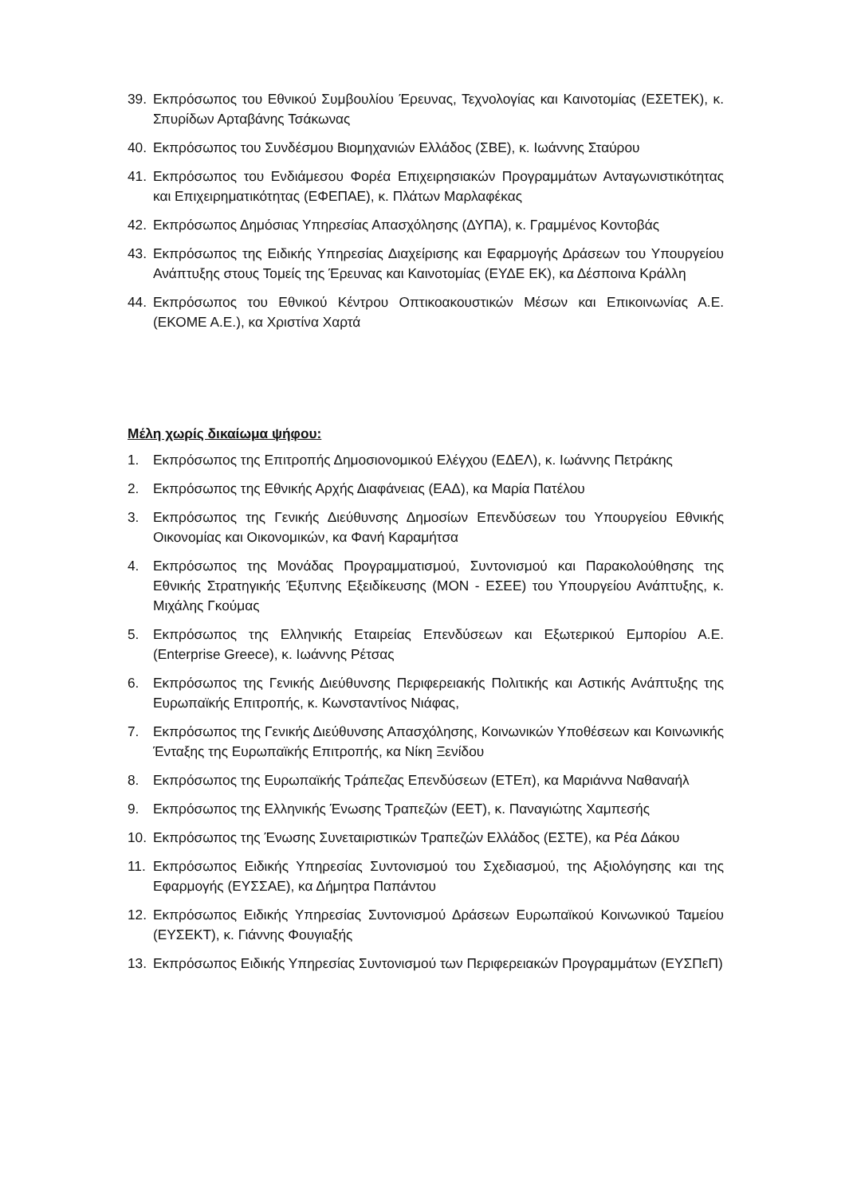39. Εκπρόσωπος του Εθνικού Συμβουλίου Έρευνας, Τεχνολογίας και Καινοτομίας (ΕΣΕΤΕΚ), κ. Σπυρίδων Αρταβάνης Τσάκωνας
40. Εκπρόσωπος του Συνδέσμου Βιομηχανιών Ελλάδος (ΣΒΕ), κ. Ιωάννης Σταύρου
41. Εκπρόσωπος του Ενδιάμεσου Φορέα Επιχειρησιακών Προγραμμάτων Ανταγωνιστικότητας και Επιχειρηματικότητας (ΕΦΕΠΑΕ), κ. Πλάτων Μαρλαφέκας
42. Εκπρόσωπος Δημόσιας Υπηρεσίας Απασχόλησης (ΔΥΠΑ), κ. Γραμμένος Κοντοβάς
43. Εκπρόσωπος της Ειδικής Υπηρεσίας Διαχείρισης και Εφαρμογής Δράσεων του Υπουργείου Ανάπτυξης στους Τομείς της Έρευνας και Καινοτομίας (ΕΥΔΕ ΕΚ), κα Δέσποινα Κράλλη
44. Εκπρόσωπος του Εθνικού Κέντρου Οπτικοακουστικών Μέσων και Επικοινωνίας Α.Ε. (ΕΚΟΜΕ Α.Ε.), κα Χριστίνα Χαρτά
Μέλη χωρίς δικαίωμα ψήφου:
1. Εκπρόσωπος της Επιτροπής Δημοσιονομικού Ελέγχου (ΕΔΕΛ), κ. Ιωάννης Πετράκης
2. Εκπρόσωπος της Εθνικής Αρχής Διαφάνειας (ΕΑΔ), κα Μαρία Πατέλου
3. Εκπρόσωπος της Γενικής Διεύθυνσης Δημοσίων Επενδύσεων του Υπουργείου Εθνικής Οικονομίας και Οικονομικών, κα Φανή Καραμήτσα
4. Εκπρόσωπος της Μονάδας Προγραμματισμού, Συντονισμού και Παρακολούθησης της Εθνικής Στρατηγικής Έξυπνης Εξειδίκευσης (ΜΟΝ - ΕΣΕΕ) του Υπουργείου Ανάπτυξης, κ. Μιχάλης Γκούμας
5. Εκπρόσωπος της Ελληνικής Εταιρείας Επενδύσεων και Εξωτερικού Εμπορίου Α.Ε. (Enterprise Greece), κ. Ιωάννης Ρέτσας
6. Εκπρόσωπος της Γενικής Διεύθυνσης Περιφερειακής Πολιτικής και Αστικής Ανάπτυξης της Ευρωπαϊκής Επιτροπής, κ. Κωνσταντίνος Νιάφας,
7. Εκπρόσωπος της Γενικής Διεύθυνσης Απασχόλησης, Κοινωνικών Υποθέσεων και Κοινωνικής Ένταξης της Ευρωπαϊκής Επιτροπής, κα Νίκη Ξενίδου
8. Εκπρόσωπος της Ευρωπαϊκής Τράπεζας Επενδύσεων (ΕΤΕπ), κα Μαριάννα Ναθαναήλ
9. Εκπρόσωπος της Ελληνικής Ένωσης Τραπεζών (ΕΕΤ), κ. Παναγιώτης Χαμπεσής
10. Εκπρόσωπος της Ένωσης Συνεταιριστικών Τραπεζών Ελλάδος (ΕΣΤΕ), κα Ρέα Δάκου
11. Εκπρόσωπος Ειδικής Υπηρεσίας Συντονισμού του Σχεδιασμού, της Αξιολόγησης και της Εφαρμογής (ΕΥΣΣΑΕ), κα Δήμητρα Παπάντου
12. Εκπρόσωπος Ειδικής Υπηρεσίας Συντονισμού Δράσεων Ευρωπαϊκού Κοινωνικού Ταμείου (ΕΥΣΕΚΤ), κ. Γιάννης Φουγιαξής
13. Εκπρόσωπος Ειδικής Υπηρεσίας Συντονισμού των Περιφερειακών Προγραμμάτων (ΕΥΣΠεΠ)